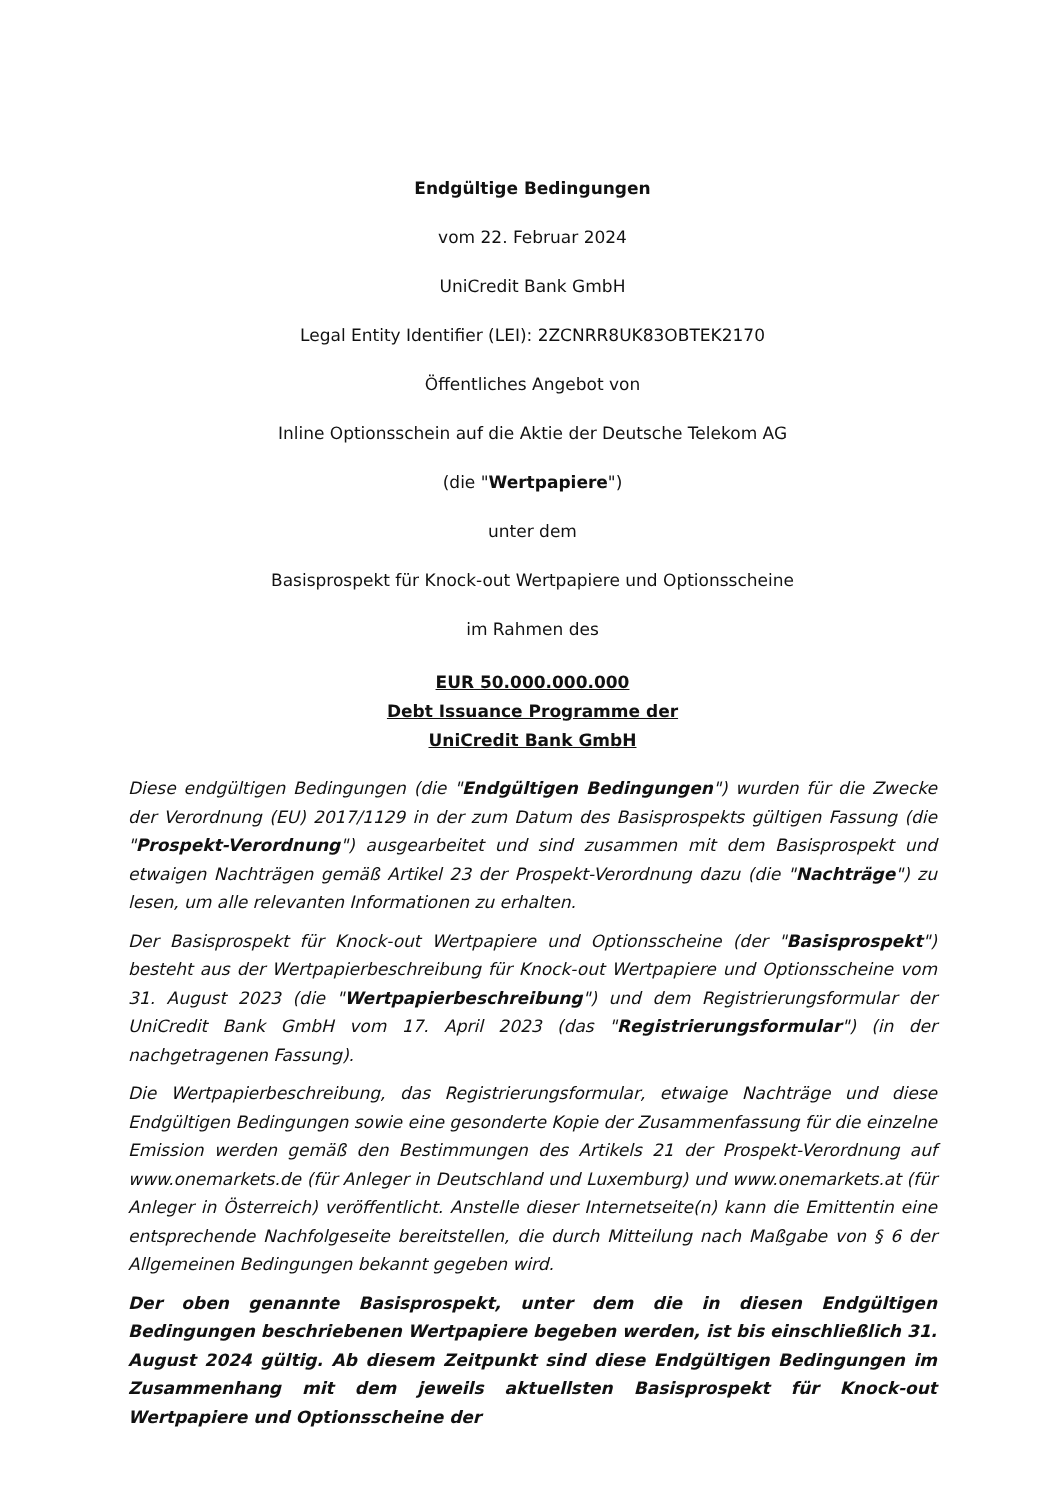Endgültige Bedingungen
vom 22. Februar 2024
UniCredit Bank GmbH
Legal Entity Identifier (LEI): 2ZCNRR8UK83OBTEK2170
Öffentliches Angebot von
Inline Optionsschein auf die Aktie der Deutsche Telekom AG
(die "Wertpapiere")
unter dem
Basisprospekt für Knock-out Wertpapiere und Optionsscheine
im Rahmen des
EUR 50.000.000.000
Debt Issuance Programme der
UniCredit Bank GmbH
Diese endgültigen Bedingungen (die "Endgültigen Bedingungen") wurden für die Zwecke der Verordnung (EU) 2017/1129 in der zum Datum des Basisprospekts gültigen Fassung (die "Prospekt-Verordnung") ausgearbeitet und sind zusammen mit dem Basisprospekt und etwaigen Nachträgen gemäß Artikel 23 der Prospekt-Verordnung dazu (die "Nachträge") zu lesen, um alle relevanten Informationen zu erhalten.
Der Basisprospekt für Knock-out Wertpapiere und Optionsscheine (der "Basisprospekt") besteht aus der Wertpapierbeschreibung für Knock-out Wertpapiere und Optionsscheine vom 31. August 2023 (die "Wertpapierbeschreibung") und dem Registrierungsformular der UniCredit Bank GmbH vom 17. April 2023 (das "Registrierungsformular") (in der nachgetragenen Fassung).
Die Wertpapierbeschreibung, das Registrierungsformular, etwaige Nachträge und diese Endgültigen Bedingungen sowie eine gesonderte Kopie der Zusammenfassung für die einzelne Emission werden gemäß den Bestimmungen des Artikels 21 der Prospekt-Verordnung auf www.onemarkets.de (für Anleger in Deutschland und Luxemburg) und www.onemarkets.at (für Anleger in Österreich) veröffentlicht. Anstelle dieser Internetseite(n) kann die Emittentin eine entsprechende Nachfolgeseite bereitstellen, die durch Mitteilung nach Maßgabe von § 6 der Allgemeinen Bedingungen bekannt gegeben wird.
Der oben genannte Basisprospekt, unter dem die in diesen Endgültigen Bedingungen beschriebenen Wertpapiere begeben werden, ist bis einschließlich 31. August 2024 gültig. Ab diesem Zeitpunkt sind diese Endgültigen Bedingungen im Zusammenhang mit dem jeweils aktuellsten Basisprospekt für Knock-out Wertpapiere und Optionsscheine der